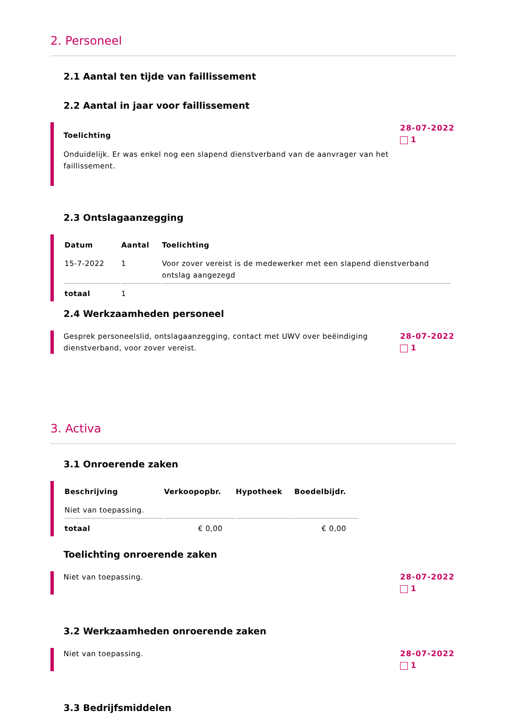2. Personeel
2.1 Aantal ten tijde van faillissement
2.2 Aantal in jaar voor faillissement
Toelichting
Onduidelijk. Er was enkel nog een slapend dienstverband van de aanvrager van het faillissement.
28-07-2022
1
2.3 Ontslagaanzegging
| Datum | Aantal | Toelichting |
| --- | --- | --- |
| 15-7-2022 | 1 | Voor zover vereist is de medewerker met een slapend dienstverband ontslag aangezegd |
| totaal | 1 | |
2.4 Werkzaamheden personeel
Gesprek personeelslid, ontslagaanzegging, contact met UWV over beëindiging dienstverband, voor zover vereist.
28-07-2022
1
3. Activa
3.1 Onroerende zaken
| Beschrijving | Verkoopopbr. | Hypotheek | Boedelbijdr. |
| --- | --- | --- | --- |
| Niet van toepassing. | | | |
| totaal | € 0,00 | | € 0,00 |
Toelichting onroerende zaken
Niet van toepassing. 28-07-2022
1
3.2 Werkzaamheden onroerende zaken
Niet van toepassing. 28-07-2022
1
3.3 Bedrijfsmiddelen